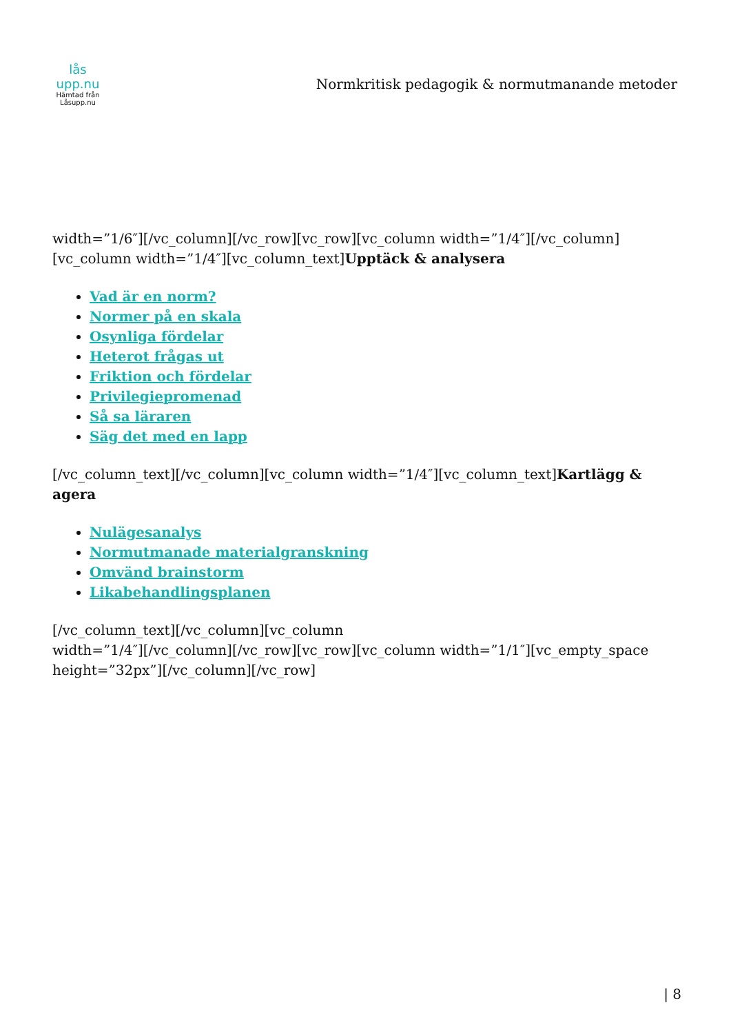lås upp.nu
Hämtad från Låsupp.nu
Normkritisk pedagogik & normutmanande metoder
width=”1/6″][/vc_column][/vc_row][vc_row][vc_column width=”1/4″][/vc_column][vc_column width=”1/4″][vc_column_text]Upptäck & analysera
Vad är en norm?
Normer på en skala
Osynliga fördelar
Heterot frågas ut
Friktion och fördelar
Privilegiepromenad
Så sa läraren
Säg det med en lapp
[/vc_column_text][/vc_column][vc_column width=”1/4″][vc_column_text]Kartlägg & agera
Nulägesanalys
Normutmanade materialgranskning
Omvänd brainstorm
Likabehandlingsplanen
[/vc_column_text][/vc_column][vc_column
width=”1/4″][/vc_column][/vc_row][vc_row][vc_column width=”1/1″][vc_empty_space
height=”32px”][/vc_column][/vc_row]
| 8